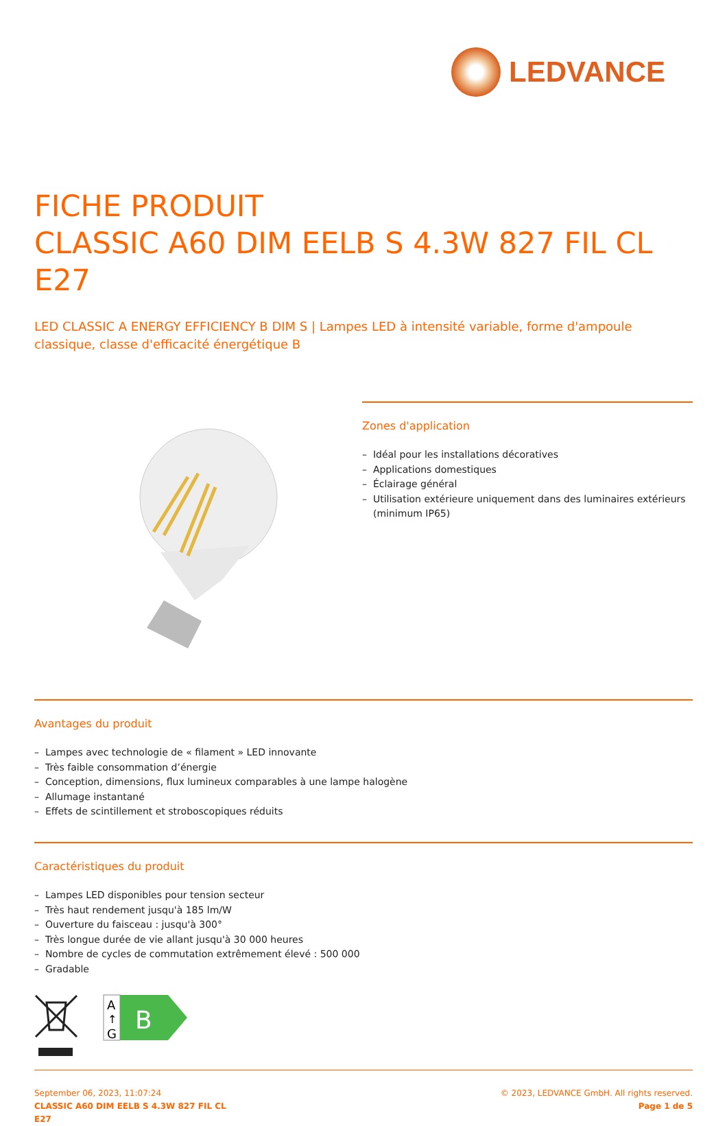LEDVANCE
FICHE PRODUIT
CLASSIC A60 DIM EELB S 4.3W 827 FIL CL E27
LED CLASSIC A ENERGY EFFICIENCY B DIM S | Lampes LED à intensité variable, forme d'ampoule classique, classe d'efficacité énergétique B
Zones d'application
– Idéal pour les installations décoratives
– Applications domestiques
– Éclairage général
– Utilisation extérieure uniquement dans des luminaires extérieurs (minimum IP65)
Avantages du produit
– Lampes avec technologie de « filament » LED innovante
– Très faible consommation d’énergie
– Conception, dimensions, flux lumineux comparables à une lampe halogène
– Allumage instantané
– Effets de scintillement et stroboscopiques réduits
Caractéristiques du produit
– Lampes LED disponibles pour tension secteur
– Très haut rendement jusqu'à 185 lm/W
– Ouverture du faisceau : jusqu'à 300°
– Très longue durée de vie allant jusqu'à 30 000 heures
– Nombre de cycles de commutation extrêmement élevé : 500 000
– Gradable
A
↑
G
B
September 06, 2023, 11:07:24
CLASSIC A60 DIM EELB S 4.3W 827 FIL CL
E27
© 2023, LEDVANCE GmbH. All rights reserved.
Page 1 de 5